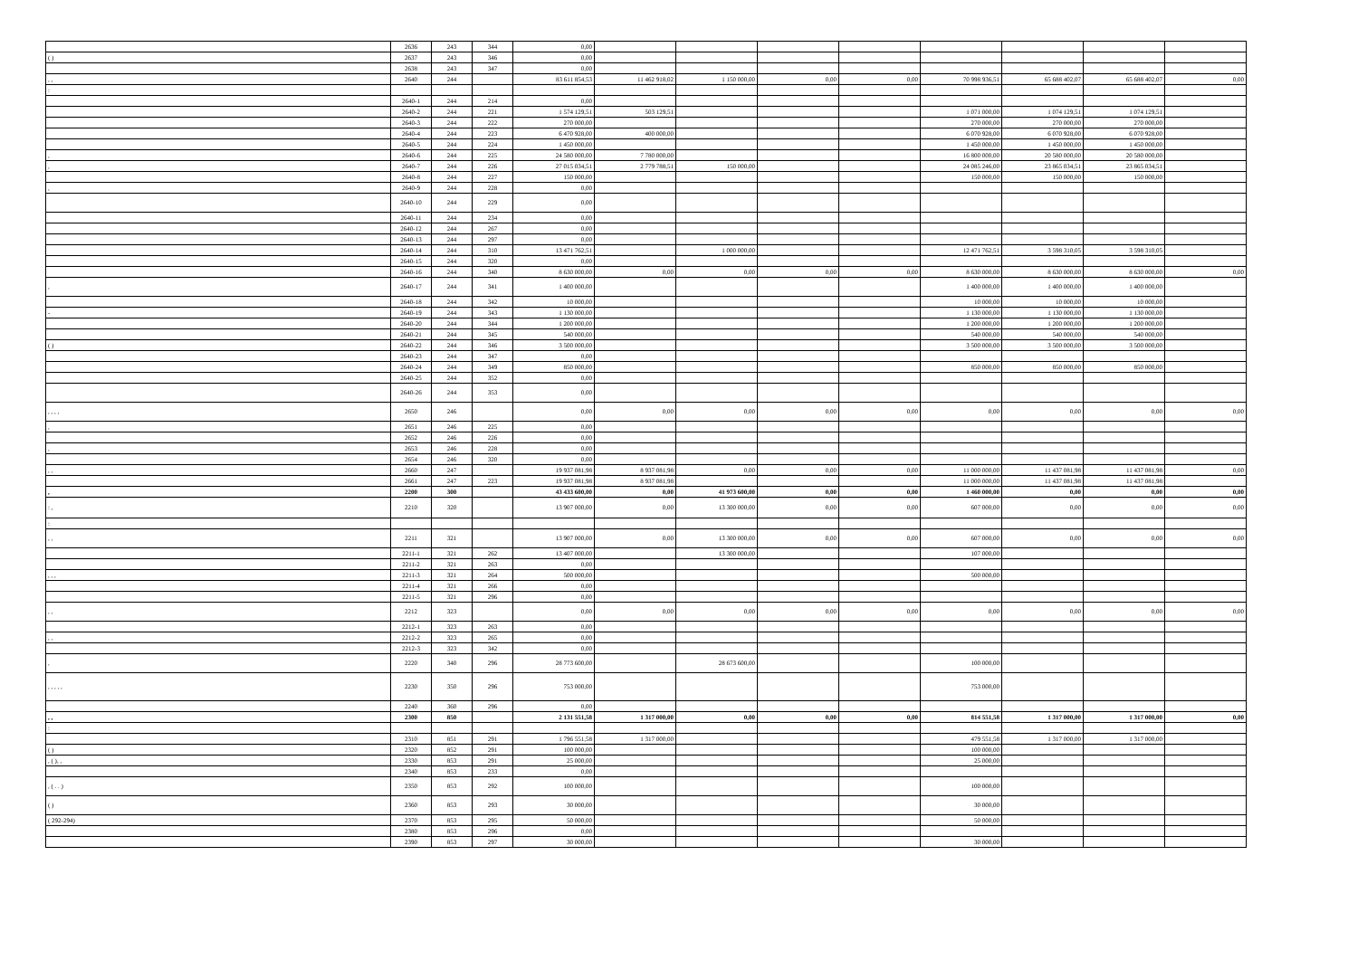| | 2636 | 243 | 344 | 0,00 | | | | | | | | |
| ( ) | 2637 | 243 | 346 | 0,00 | | | | | | | | |
| | 2638 | 243 | 347 | 0,00 | | | | | | | | |
| , , | 2640 | 244 | | 83 611 854,53 | 11 462 918,02 | 1 150 000,00 | 0,00 | 0,00 | 70 998 936,51 | 65 688 402,07 | 65 688 402,07 | 0,00 |
| : | | | | | | | | | | | | |
| | 2640-1 | 244 | 214 | 0,00 | | | | | | | | |
| | 2640-2 | 244 | 221 | 1 574 129,51 | 503 129,51 | | | | 1 071 000,00 | 1 074 129,51 | 1 074 129,51 | |
| | 2640-3 | 244 | 222 | 270 000,00 | | | | | 270 000,00 | 270 000,00 | 270 000,00 | |
| | 2640-4 | 244 | 223 | 6 470 928,00 | 400 000,00 | | | | 6 070 928,00 | 6 070 928,00 | 6 070 928,00 | |
| | 2640-5 | 244 | 224 | 1 450 000,00 | | | | | 1 450 000,00 | 1 450 000,00 | 1 450 000,00 | |
| , | 2640-6 | 244 | 225 | 24 580 000,00 | 7 780 000,00 | | | | 16 800 000,00 | 20 580 000,00 | 20 580 000,00 | |
| , | 2640-7 | 244 | 226 | 27 015 034,51 | 2 779 788,51 | 150 000,00 | | | 24 085 246,00 | 23 865 034,51 | 23 865 034,51 | |
| | 2640-8 | 244 | 227 | 150 000,00 | | | | | 150 000,00 | 150 000,00 | 150 000,00 | |
| , | 2640-9 | 244 | 228 | 0,00 | | | | | | | | |
| | 2640-10 | 244 | 229 | 0,00 | | | | | | | | |
| | 2640-11 | 244 | 234 | 0,00 | | | | | | | | |
| | 2640-12 | 244 | 267 | 0,00 | | | | | | | | |
| | 2640-13 | 244 | 297 | 0,00 | | | | | | | | |
| | 2640-14 | 244 | 310 | 13 471 762,51 | | 1 000 000,00 | | | 12 471 762,51 | 3 598 310,05 | 3 598 310,05 | |
| | 2640-15 | 244 | 320 | 0,00 | | | | | | | | |
| | 2640-16 | 244 | 340 | 8 630 000,00 | 0,00 | 0,00 | 0,00 | 0,00 | 8 630 000,00 | 8 630 000,00 | 8 630 000,00 | 0,00 |
| , | 2640-17 | 244 | 341 | 1 400 000,00 | | | | | 1 400 000,00 | 1 400 000,00 | 1 400 000,00 | |
| | 2640-18 | 244 | 342 | 10 000,00 | | | | | 10 000,00 | 10 000,00 | 10 000,00 | |
| - | 2640-19 | 244 | 343 | 1 130 000,00 | | | | | 1 130 000,00 | 1 130 000,00 | 1 130 000,00 | |
| | 2640-20 | 244 | 344 | 1 200 000,00 | | | | | 1 200 000,00 | 1 200 000,00 | 1 200 000,00 | |
| | 2640-21 | 244 | 345 | 540 000,00 | | | | | 540 000,00 | 540 000,00 | 540 000,00 | |
| ( ) | 2640-22 | 244 | 346 | 3 500 000,00 | | | | | 3 500 000,00 | 3 500 000,00 | 3 500 000,00 | |
| | 2640-23 | 244 | 347 | 0,00 | | | | | | | | |
| | 2640-24 | 244 | 349 | 850 000,00 | | | | | 850 000,00 | 850 000,00 | 850 000,00 | |
| | 2640-25 | 244 | 352 | 0,00 | | | | | | | | |
| | 2640-26 | 244 | 353 | 0,00 | | | | | | | | |
| , , , , | 2650 | 246 | | 0,00 | 0,00 | 0,00 | 0,00 | 0,00 | 0,00 | 0,00 | 0,00 | 0,00 |
| , | 2651 | 246 | 225 | 0,00 | | | | | | | | |
| | 2652 | 246 | 226 | 0,00 | | | | | | | | |
| , | 2653 | 246 | 228 | 0,00 | | | | | | | | |
| | 2654 | 246 | 320 | 0,00 | | | | | | | | |
| , , | 2660 | 247 | | 19 937 081,98 | 8 937 081,98 | 0,00 | 0,00 | 0,00 | 11 000 000,00 | 11 437 081,98 | 11 437 081,98 | 0,00 |
| | 2661 | 247 | 223 | 19 937 081,98 | 8 937 081,98 | | | | 11 000 000,00 | 11 437 081,98 | 11 437 081,98 | |
| , | 2200 | 300 | | 43 433 600,00 | 0,00 | 41 973 600,00 | 0,00 | 0,00 | 1 460 000,00 | 0,00 | 0,00 | 0,00 |
| : , | 2210 | 320 | | 13 907 000,00 | 0,00 | 13 300 000,00 | 0,00 | 0,00 | 607 000,00 | 0,00 | 0,00 | 0,00 |
| : | | | | | | | | | | | | |
| , , | 2211 | 321 | | 13 907 000,00 | 0,00 | 13 300 000,00 | 0,00 | 0,00 | 607 000,00 | 0,00 | 0,00 | 0,00 |
| | 2211-1 | 321 | 262 | 13 407 000,00 | | 13 300 000,00 | | | 107 000,00 | | | |
| | 2211-2 | 321 | 263 | 0,00 | | | | | | | | |
| , , , | 2211-3 | 321 | 264 | 500 000,00 | | | | | 500 000,00 | | | |
| | 2211-4 | 321 | 266 | 0,00 | | | | | | | | |
| | 2211-5 | 321 | 296 | 0,00 | | | | | | | | |
| , , | 2212 | 323 | | 0,00 | 0,00 | 0,00 | 0,00 | 0,00 | 0,00 | 0,00 | 0,00 | 0,00 |
| | 2212-1 | 323 | 263 | 0,00 | | | | | | | | |
| , , | 2212-2 | 323 | 265 | 0,00 | | | | | | | | |
| | 2212-3 | 323 | 342 | 0,00 | | | | | | | | |
| , | 2220 | 340 | 296 | 28 773 600,00 | | 28 673 600,00 | | | 100 000,00 | | | |
| , , , , , | 2230 | 350 | 296 | 753 000,00 | | | | | 753 000,00 | | | |
| | 2240 | 360 | 296 | 0,00 | | | | | | | | |
| , , | 2300 | 850 | | 2 131 551,58 | 1 317 000,00 | 0,00 | 0,00 | 0,00 | 814 551,58 | 1 317 000,00 | 1 317 000,00 | 0,00 |
| : | | | | | | | | | | | | |
| | 2310 | 851 | 291 | 1 796 551,58 | 1 317 000,00 | | | | 479 551,58 | 1 317 000,00 | 1 317 000,00 | |
| ( ) | 2320 | 852 | 291 | 100 000,00 | | | | | 100 000,00 | | | |
| , ( ), , | 2330 | 853 | 291 | 25 000,00 | | | | | 25 000,00 | | | |
| | 2340 | 853 | 233 | 0,00 | | | | | | | | |
| , ( . . ) | 2350 | 853 | 292 | 100 000,00 | | | | | 100 000,00 | | | |
| ( ) | 2360 | 853 | 293 | 30 000,00 | | | | | 30 000,00 | | | |
| ( 292-294) | 2370 | 853 | 295 | 50 000,00 | | | | | 50 000,00 | | | |
| | 2380 | 853 | 296 | 0,00 | | | | | | | | |
| | 2390 | 853 | 297 | 30 000,00 | | | | | 30 000,00 | | | |